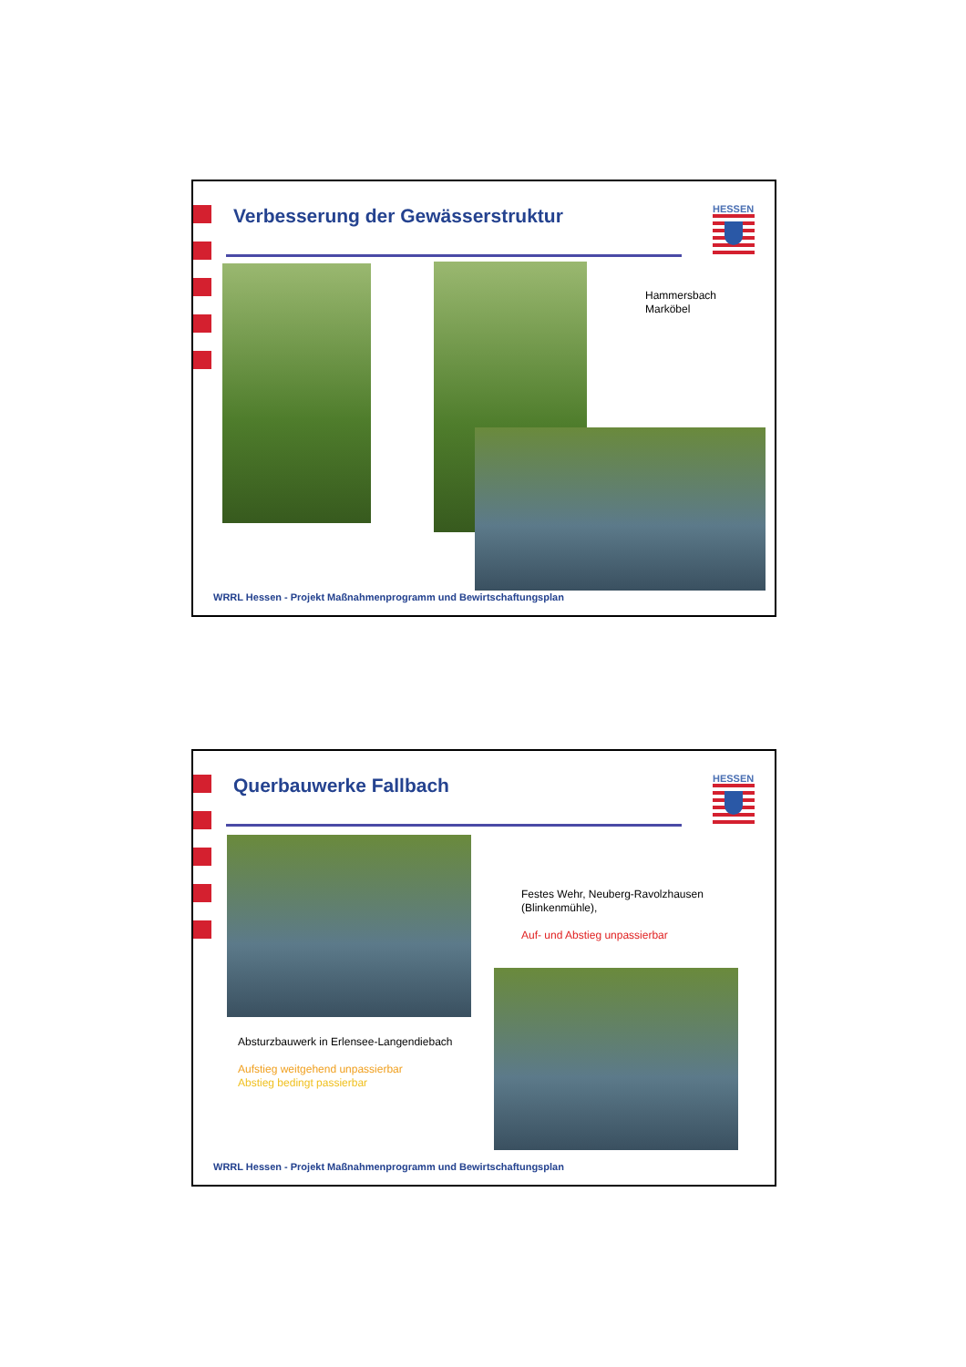Verbesserung der Gewässerstruktur
HESSEN
Hammersbach
Marköbel
WRRL Hessen - Projekt Maßnahmenprogramm und Bewirtschaftungsplan
Querbauwerke Fallbach HESSEN
Festes Wehr, Neuberg-Ravolzhausen
(Blinkenmühle),
Auf- und Abstieg unpassierbar
Absturzbauwerk in Erlensee-Langendiebach
Aufstieg weitgehend unpassierbar
Abstieg bedingt passierbar
WRRL Hessen - Projekt Maßnahmenprogramm und Bewirtschaftungsplan